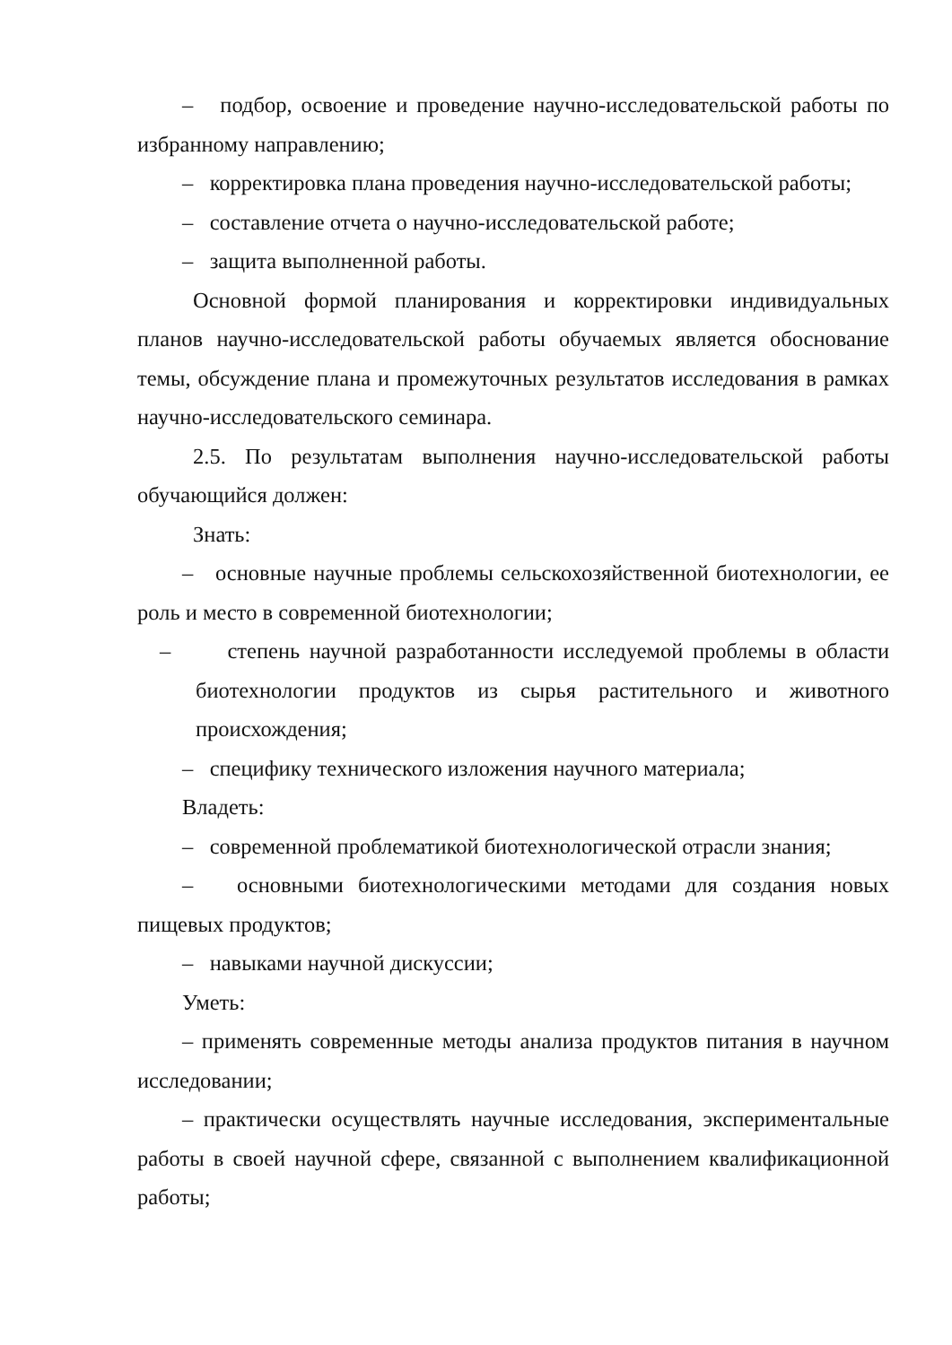– подбор, освоение и проведение научно-исследовательской работы по избранному направлению;
– корректировка плана проведения научно-исследовательской работы;
– составление отчета о научно-исследовательской работе;
– защита выполненной работы.
Основной формой планирования и корректировки индивидуальных планов научно-исследовательской работы обучаемых является обоснование темы, обсуждение плана и промежуточных результатов исследования в рамках научно-исследовательского семинара.
2.5. По результатам выполнения научно-исследовательской работы обучающийся должен:
Знать:
– основные научные проблемы сельскохозяйственной биотехнологии, ее роль и место в современной биотехнологии;
– степень научной разработанности исследуемой проблемы в области биотехнологии продуктов из сырья растительного и животного происхождения;
– специфику технического изложения научного материала;
Владеть:
– современной проблематикой биотехнологической отрасли знания;
– основными биотехнологическими методами для создания новых пищевых продуктов;
– навыками научной дискуссии;
Уметь:
– применять современные методы анализа продуктов питания в научном исследовании;
– практически осуществлять научные исследования, экспериментальные работы в своей научной сфере, связанной с выполнением квалификационной работы;